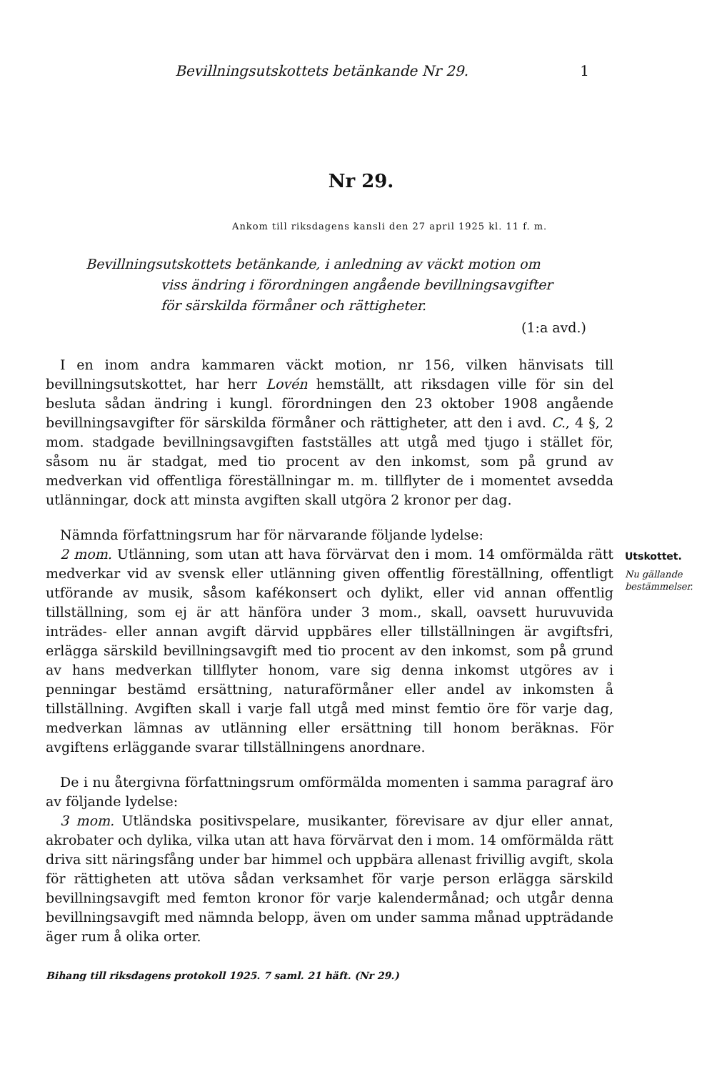Bevillningsutskottets betänkande Nr 29. 1
Nr 29.
Ankom till riksdagens kansli den 27 april 1925 kl. 11 f. m.
Bevillningsutskottets betänkande, i anledning av väckt motion om
viss ändring i förordningen angående bevillningsavgifter
för särskilda förmåner och rättigheter.
(1:a avd.)
I en inom andra kammaren väckt motion, nr 156, vilken hänvisats till bevillningsutskottet, har herr Lovén hemställt, att riksdagen ville för sin del besluta sådan ändring i kungl. förordningen den 23 oktober 1908 angående bevillningsavgifter för särskilda förmåner och rättigheter, att den i avd. C., 4 §, 2 mom. stadgade bevillningsavgiften fastställes att utgå med tjugo i stället för, såsom nu är stadgat, med tio procent av den inkomst, som på grund av medverkan vid offentliga föreställningar m. m. tillflyter de i momentet avsedda utlänningar, dock att minsta avgiften skall utgöra 2 kronor per dag.
Nämnda författningsrum har för närvarande följande lydelse:
2 mom. Utlänning, som utan att hava förvärvat den i mom. 14 omförmälda rätt medverkar vid av svensk eller utlänning given offentlig föreställning, offentligt utförande av musik, såsom kafékonsert och dylikt, eller vid annan offentlig tillställning, som ej är att hänföra under 3 mom., skall, oavsett huruvuvida inträdes- eller annan avgift därvid uppbäres eller tillställningen är avgiftsfri, erlägga särskild bevillningsavgift med tio procent av den inkomst, som på grund av hans medverkan tillflyter honom, vare sig denna inkomst utgöres av i penningar bestämd ersättning, naturaförmåner eller andel av inkomsten å tillställning. Avgiften skall i varje fall utgå med minst femtio öre för varje dag, medverkan lämnas av utlänning eller ersättning till honom beräknas. För avgiftens erläggande svarar tillställningens anordnare.
De i nu återgivna författningsrum omförmälda momenten i samma paragraf äro av följande lydelse:
3 mom. Utländska positivspelare, musikanter, förevisare av djur eller annat, akrobater och dylika, vilka utan att hava förvärvat den i mom. 14 omförmälda rätt driva sitt näringsfång under bar himmel och uppbära allenast frivillig avgift, skola för rättigheten att utöva sådan verksamhet för varje person erlägga särskild bevillningsavgift med femton kronor för varje kalendermånad; och utgår denna bevillningsavgift med nämnda belopp, även om under samma månad uppträdande äger rum å olika orter.
Utskottet.
Nu gällande bestämmelser.
Bihang till riksdagens protokoll 1925. 7 saml. 21 häft. (Nr 29.)